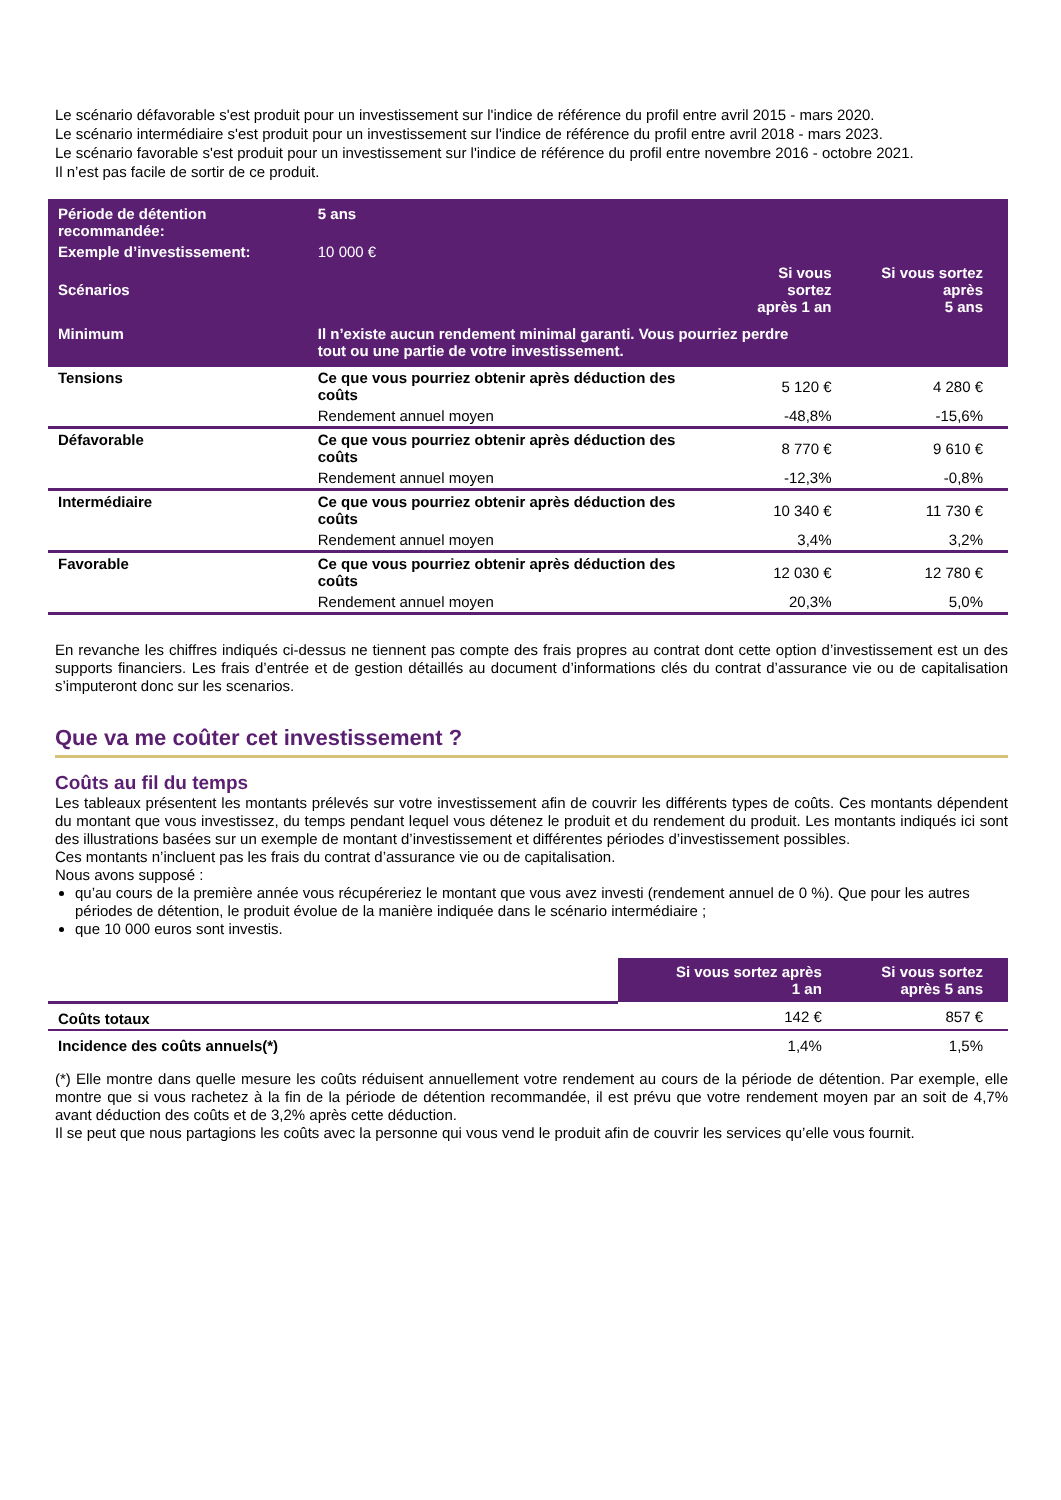Le scénario défavorable s'est produit pour un investissement sur l'indice de référence du profil entre avril 2015 - mars 2020.
Le scénario intermédiaire s'est produit pour un investissement sur l'indice de référence du profil entre avril 2018 - mars 2023.
Le scénario favorable s'est produit pour un investissement sur l'indice de référence du profil entre novembre 2016 - octobre 2021.
Il n’est pas facile de sortir de ce produit.
| Période de détention recommandée: | 5 ans | | |
| Exemple d’investissement: | 10 000 € | | |
| Scénarios | | Si vous sortez après 1 an | Si vous sortez après 5 ans |
| Minimum | Il n’existe aucun rendement minimal garanti. Vous pourriez perdre tout ou une partie de votre investissement. | | |
| Tensions | Ce que vous pourriez obtenir après déduction des coûts | 5 120 € | 4 280 € |
| | Rendement annuel moyen | -48,8% | -15,6% |
| Défavorable | Ce que vous pourriez obtenir après déduction des coûts | 8 770 € | 9 610 € |
| | Rendement annuel moyen | -12,3% | -0,8% |
| Intermédiaire | Ce que vous pourriez obtenir après déduction des coûts | 10 340 € | 11 730 € |
| | Rendement annuel moyen | 3,4% | 3,2% |
| Favorable | Ce que vous pourriez obtenir après déduction des coûts | 12 030 € | 12 780 € |
| | Rendement annuel moyen | 20,3% | 5,0% |
En revanche les chiffres indiqués ci-dessus ne tiennent pas compte des frais propres au contrat dont cette option d’investissement est un des supports financiers. Les frais d’entrée et de gestion détaillés au document d’informations clés du contrat d’assurance vie ou de capitalisation s’imputeront donc sur les scenarios.
Que va me coûter cet investissement ?
Coûts au fil du temps
Les tableaux présentent les montants prélevés sur votre investissement afin de couvrir les différents types de coûts. Ces montants dépendent du montant que vous investissez, du temps pendant lequel vous détenez le produit et du rendement du produit. Les montants indiqués ici sont des illustrations basées sur un exemple de montant d’investissement et différentes périodes d’investissement possibles.
Ces montants n’incluent pas les frais du contrat d’assurance vie ou de capitalisation.
Nous avons supposé :
qu’au cours de la première année vous récupéreriez le montant que vous avez investi (rendement annuel de 0 %). Que pour les autres périodes de détention, le produit évolue de la manière indiquée dans le scénario intermédiaire ;
que 10 000 euros sont investis.
| | Si vous sortez après 1 an | Si vous sortez après 5 ans |
| Coûts totaux | 142 € | 857 € |
| Incidence des coûts annuels(*) | 1,4% | 1,5% |
(*) Elle montre dans quelle mesure les coûts réduisent annuellement votre rendement au cours de la période de détention. Par exemple, elle montre que si vous rachetez à la fin de la période de détention recommandée, il est prévu que votre rendement moyen par an soit de 4,7% avant déduction des coûts et de 3,2% après cette déduction.
Il se peut que nous partagions les coûts avec la personne qui vous vend le produit afin de couvrir les services qu’elle vous fournit.